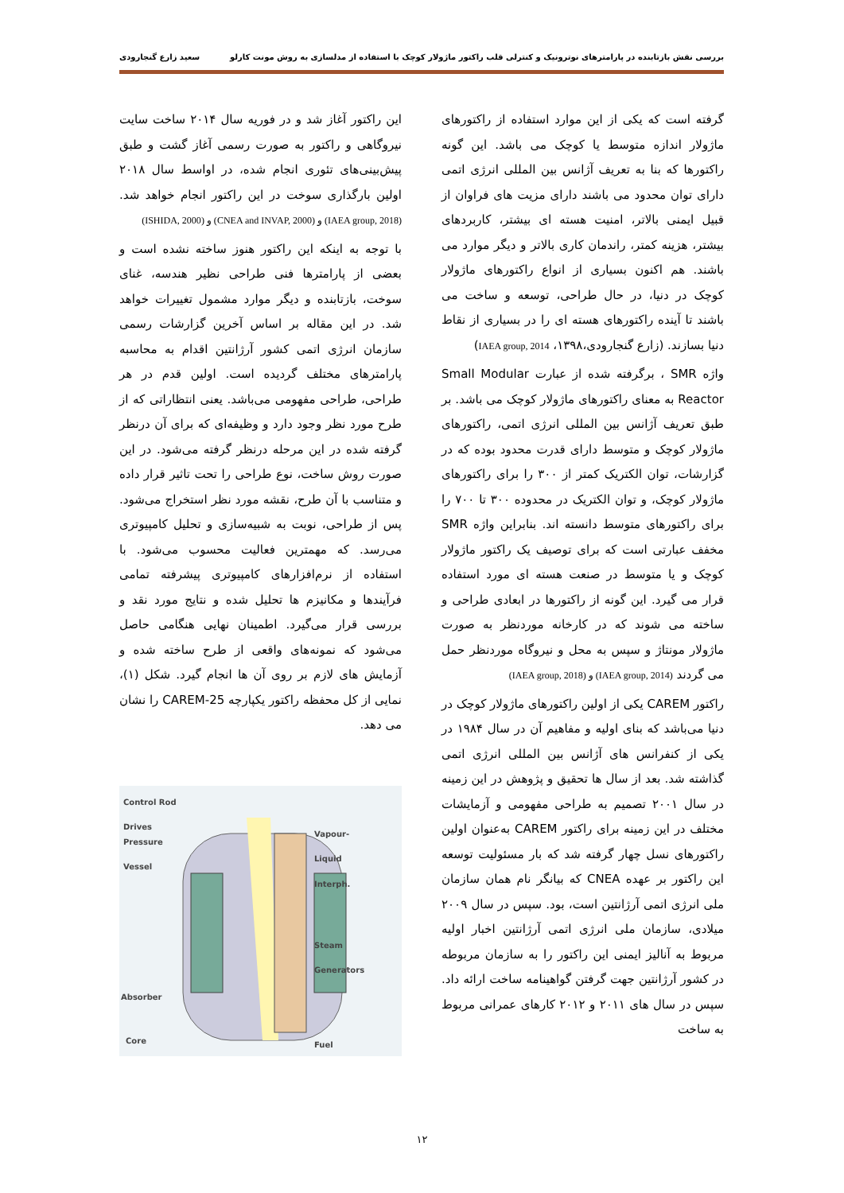بررسی نقش بازتابنده در پارامترهای نوترونیک و کنترلی قلب راکتور ماژولار کوچک با استفاده از مدلسازی به روش مونت کارلو سعید زارع گنجارودی
گرفته است که یکی از این موارد استفاده از راکتورهای ماژولار اندازه متوسط یا کوچک می باشد. این گونه راکتورها که بنا به تعریف آژانس بین المللی انرژی اتمی دارای توان محدود می باشند دارای مزیت های فراوان از قبیل ایمنی بالاتر، امنیت هسته ای بیشتر، کاربردهای بیشتر، هزینه کمتر، راندمان کاری بالاتر و دیگر موارد می باشند. هم اکنون بسیاری از انواع راکتورهای ماژولار کوچک در دنیا، در حال طراحی، توسعه و ساخت می باشند تا آینده راکتورهای هسته ای را در بسیاری از نقاط دنیا بسازند. (زارع گنجارودی،۱۳۹۸، IAEA group, 2014)
واژه SMR ، برگرفته شده از عبارت Small Modular Reactor به معنای راکتورهای ماژولار کوچک می باشد. بر طبق تعریف آژانس بین المللی انرژی اتمی، راکتورهای ماژولار کوچک و متوسط دارای قدرت محدود بوده که در گزارشات، توان الکتریک کمتر از ۳۰۰ را برای راکتورهای ماژولار کوچک، و توان الکتریک در محدوده ۳۰۰ تا ۷۰۰ را برای راکتورهای متوسط دانسته اند. بنابراین واژه SMR مخفف عبارتی است که برای توصیف یک راکتور ماژولار کوچک و یا متوسط در صنعت هسته ای مورد استفاده قرار می گیرد. این گونه از راکتورها در ابعادی طراحی و ساخته می شوند که در کارخانه موردنظر به صورت ماژولار مونتاژ و سپس به محل و نیروگاه موردنظر حمل می گردند (IAEA group, 2014) و (IAEA group, 2018)
راکتور CAREM یکی از اولین راکتورهای ماژولار کوچک در دنیا می‌باشد که بنای اولیه و مفاهیم آن در سال ۱۹۸۴ در یکی از کنفرانس های آژانس بین المللی انرژی اتمی گذاشته شد. بعد از سال ها تحقیق و پژوهش در این زمینه در سال ۲۰۰۱ تصمیم به طراحی مفهومی و آزمایشات مختلف در این زمینه برای راکتور CAREM به‌عنوان اولین راکتورهای نسل چهار گرفته شد که بار مسئولیت توسعه این راکتور بر عهده CNEA که بیانگر نام همان سازمان ملی انرژی اتمی آرژانتین است، بود. سپس در سال ۲۰۰۹ میلادی، سازمان ملی انرژی اتمی آرژانتین اخبار اولیه مربوط به آنالیز ایمنی این راکتور را به سازمان مربوطه در کشور آرژانتین جهت گرفتن گواهینامه ساخت ارائه داد. سپس در سال های ۲۰۱۱ و ۲۰۱۲ کارهای عمرانی مربوط به ساخت
این راکتور آغاز شد و در فوریه سال ۲۰۱۴ ساخت سایت نیروگاهی و راکتور به صورت رسمی آغاز گشت و طبق پیش‌بینی‌های تئوری انجام شده، در اواسط سال ۲۰۱۸ اولین بارگذاری سوخت در این راکتور انجام خواهد شد. (IAEA group, 2018) و (CNEA and INVAP, 2000) و (ISHIDA, 2000)
با توجه به اینکه این راکتور هنوز ساخته نشده است و بعضی از پارامترها فنی طراحی نظیر هندسه، غنای سوخت، بازتابنده و دیگر موارد مشمول تغییرات خواهد شد. در این مقاله بر اساس آخرین گزارشات رسمی سازمان انرژی اتمی کشور آرژانتین اقدام به محاسبه پارامترهای مختلف گردیده است. اولین قدم در هر طراحی، طراحی مفهومی می‌باشد. یعنی انتظاراتی که از طرح مورد نظر وجود دارد و وظیفه‌ای که برای آن درنظر گرفته شده در این مرحله درنظر گرفته می‌شود. در این صورت روش ساخت، نوع طراحی را تحت تاثیر قرار داده و متناسب با آن طرح، نقشه مورد نظر استخراج می‌شود. پس از طراحی، نوبت به شبیه‌سازی و تحلیل کامپیوتری می‌رسد. که مهمترین فعالیت محسوب می‌شود. با استفاده از نرم‌افزارهای کامپیوتری پیشرفته تمامی فرآیندها و مکانیزم ها تحلیل شده و نتایج مورد نقد و بررسی قرار می‌گیرد. اطمینان نهایی هنگامی حاصل می‌شود که نمونه‌های واقعی از طرح ساخته شده و آزمایش های لازم بر روی آن ها انجام گیرد. شکل (۱)، نمایی از کل محفظه راکتور یکپارچه CAREM-25 را نشان می دهد.
Control Rod
Drives
Pressure
Vessel
Vapour-
Liquid
Interph.
Steam
Generators
Absorber
Core Fuel
۱۲